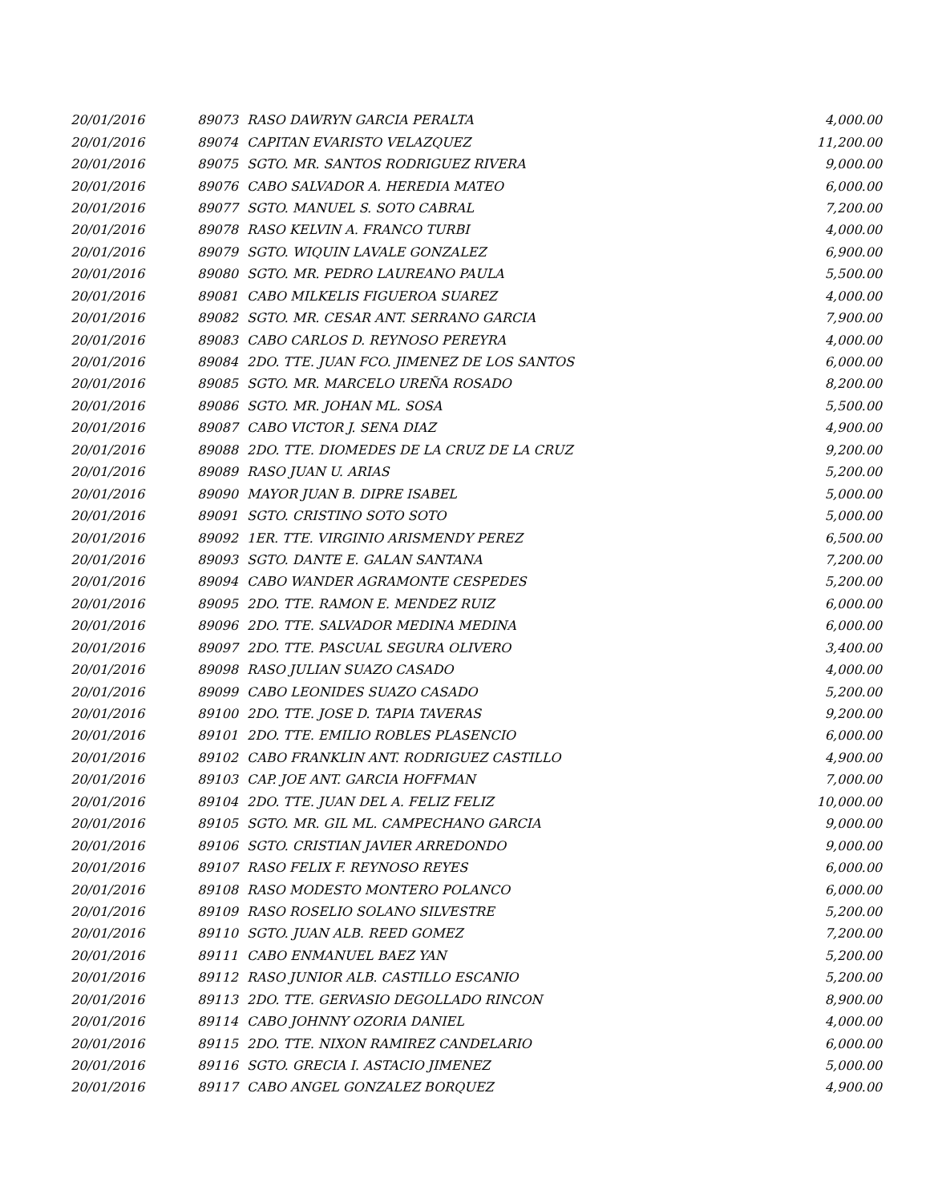| 20/01/2016 | 89073 | RASO DAWRYN GARCIA PERALTA | 4,000.00 |
| 20/01/2016 | 89074 | CAPITAN EVARISTO VELAZQUEZ | 11,200.00 |
| 20/01/2016 | 89075 | SGTO. MR. SANTOS RODRIGUEZ RIVERA | 9,000.00 |
| 20/01/2016 | 89076 | CABO SALVADOR A. HEREDIA MATEO | 6,000.00 |
| 20/01/2016 | 89077 | SGTO. MANUEL S. SOTO CABRAL | 7,200.00 |
| 20/01/2016 | 89078 | RASO KELVIN A. FRANCO TURBI | 4,000.00 |
| 20/01/2016 | 89079 | SGTO. WIQUIN LAVALE GONZALEZ | 6,900.00 |
| 20/01/2016 | 89080 | SGTO. MR. PEDRO LAUREANO PAULA | 5,500.00 |
| 20/01/2016 | 89081 | CABO MILKELIS FIGUEROA SUAREZ | 4,000.00 |
| 20/01/2016 | 89082 | SGTO. MR. CESAR ANT. SERRANO GARCIA | 7,900.00 |
| 20/01/2016 | 89083 | CABO CARLOS D. REYNOSO PEREYRA | 4,000.00 |
| 20/01/2016 | 89084 | 2DO. TTE. JUAN FCO. JIMENEZ DE LOS SANTOS | 6,000.00 |
| 20/01/2016 | 89085 | SGTO. MR. MARCELO UREÑA ROSADO | 8,200.00 |
| 20/01/2016 | 89086 | SGTO. MR. JOHAN ML. SOSA | 5,500.00 |
| 20/01/2016 | 89087 | CABO VICTOR J. SENA DIAZ | 4,900.00 |
| 20/01/2016 | 89088 | 2DO. TTE. DIOMEDES DE LA CRUZ DE LA CRUZ | 9,200.00 |
| 20/01/2016 | 89089 | RASO JUAN U. ARIAS | 5,200.00 |
| 20/01/2016 | 89090 | MAYOR JUAN B. DIPRE ISABEL | 5,000.00 |
| 20/01/2016 | 89091 | SGTO. CRISTINO SOTO SOTO | 5,000.00 |
| 20/01/2016 | 89092 | 1ER. TTE. VIRGINIO ARISMENDY PEREZ | 6,500.00 |
| 20/01/2016 | 89093 | SGTO. DANTE E. GALAN SANTANA | 7,200.00 |
| 20/01/2016 | 89094 | CABO WANDER AGRAMONTE CESPEDES | 5,200.00 |
| 20/01/2016 | 89095 | 2DO. TTE. RAMON E. MENDEZ RUIZ | 6,000.00 |
| 20/01/2016 | 89096 | 2DO. TTE. SALVADOR MEDINA MEDINA | 6,000.00 |
| 20/01/2016 | 89097 | 2DO. TTE. PASCUAL SEGURA OLIVERO | 3,400.00 |
| 20/01/2016 | 89098 | RASO JULIAN SUAZO CASADO | 4,000.00 |
| 20/01/2016 | 89099 | CABO LEONIDES SUAZO CASADO | 5,200.00 |
| 20/01/2016 | 89100 | 2DO. TTE. JOSE D. TAPIA TAVERAS | 9,200.00 |
| 20/01/2016 | 89101 | 2DO. TTE. EMILIO ROBLES PLASENCIO | 6,000.00 |
| 20/01/2016 | 89102 | CABO FRANKLIN ANT. RODRIGUEZ CASTILLO | 4,900.00 |
| 20/01/2016 | 89103 | CAP. JOE ANT. GARCIA HOFFMAN | 7,000.00 |
| 20/01/2016 | 89104 | 2DO. TTE. JUAN DEL A. FELIZ FELIZ | 10,000.00 |
| 20/01/2016 | 89105 | SGTO. MR. GIL ML. CAMPECHANO GARCIA | 9,000.00 |
| 20/01/2016 | 89106 | SGTO. CRISTIAN JAVIER ARREDONDO | 9,000.00 |
| 20/01/2016 | 89107 | RASO FELIX F. REYNOSO REYES | 6,000.00 |
| 20/01/2016 | 89108 | RASO MODESTO MONTERO POLANCO | 6,000.00 |
| 20/01/2016 | 89109 | RASO ROSELIO SOLANO SILVESTRE | 5,200.00 |
| 20/01/2016 | 89110 | SGTO. JUAN ALB. REED GOMEZ | 7,200.00 |
| 20/01/2016 | 89111 | CABO ENMANUEL BAEZ YAN | 5,200.00 |
| 20/01/2016 | 89112 | RASO JUNIOR ALB. CASTILLO ESCANIO | 5,200.00 |
| 20/01/2016 | 89113 | 2DO. TTE. GERVASIO DEGOLLADO RINCON | 8,900.00 |
| 20/01/2016 | 89114 | CABO JOHNNY OZORIA DANIEL | 4,000.00 |
| 20/01/2016 | 89115 | 2DO. TTE. NIXON RAMIREZ CANDELARIO | 6,000.00 |
| 20/01/2016 | 89116 | SGTO. GRECIA I. ASTACIO JIMENEZ | 5,000.00 |
| 20/01/2016 | 89117 | CABO ANGEL GONZALEZ BORQUEZ | 4,900.00 |